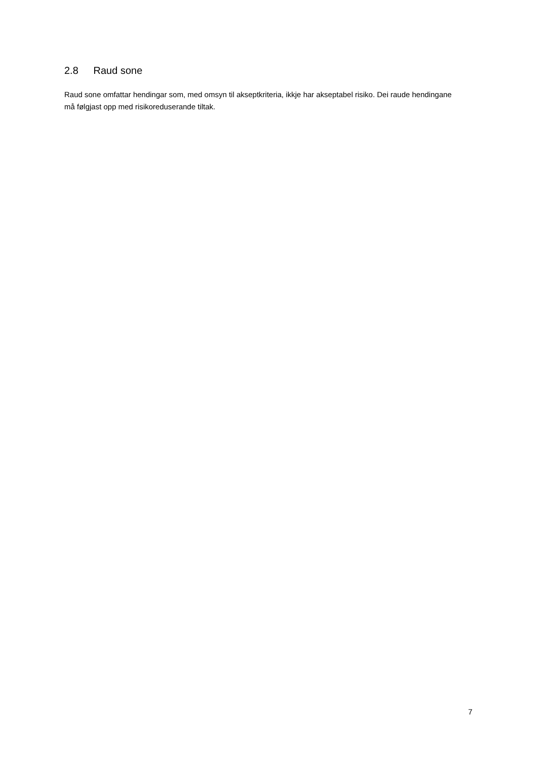2.8 Raud sone
Raud sone omfattar hendingar som, med omsyn til akseptkriteria, ikkje har akseptabel risiko. Dei raude hendingane må følgjast opp med risikoreduserande tiltak.
7